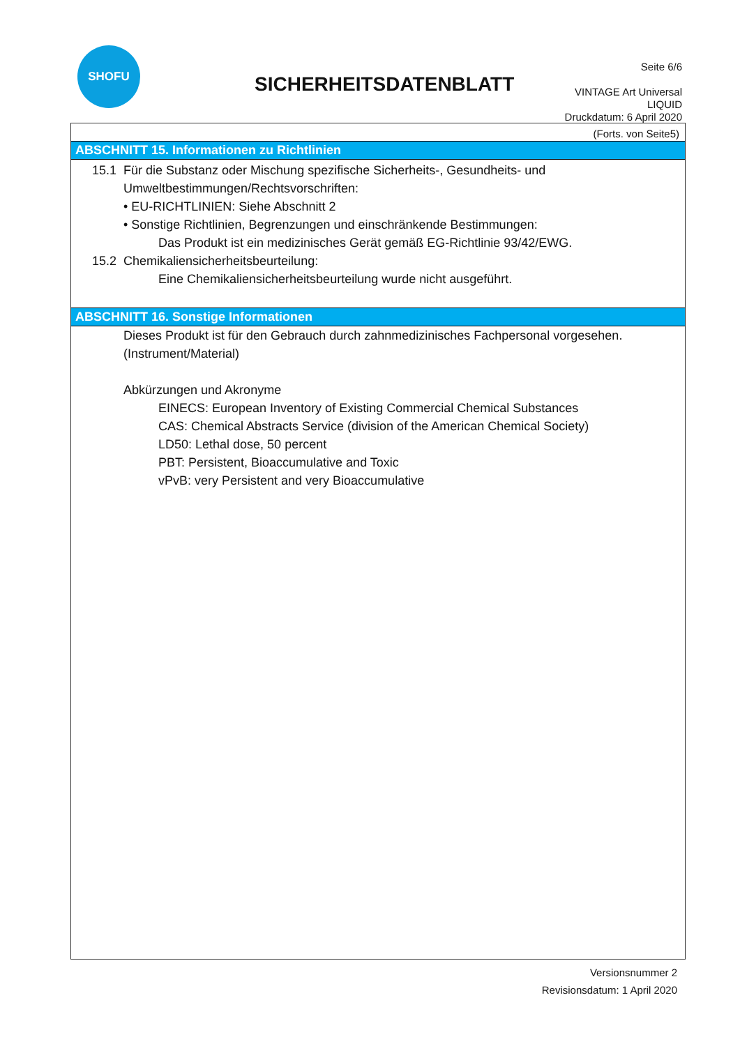SHOFU
SICHERHEITSDATENBLATT
Seite 6/6
VINTAGE Art Universal
LIQUID
Druckdatum: 6 April 2020
(Forts. von Seite5)
ABSCHNITT 15. Informationen zu Richtlinien
15.1 Für die Substanz oder Mischung spezifische Sicherheits-, Gesundheits- und
Umweltbestimmungen/Rechtsvorschriften:
• EU-RICHTLINIEN: Siehe Abschnitt 2
• Sonstige Richtlinien, Begrenzungen und einschränkende Bestimmungen:
Das Produkt ist ein medizinisches Gerät gemäß EG-Richtlinie 93/42/EWG.
15.2 Chemikaliensicherheitsbeurteilung:
Eine Chemikaliensicherheitsbeurteilung wurde nicht ausgeführt.
ABSCHNITT 16. Sonstige Informationen
Dieses Produkt ist für den Gebrauch durch zahnmedizinisches Fachpersonal vorgesehen.
(Instrument/Material)
Abkürzungen und Akronyme
EINECS: European Inventory of Existing Commercial Chemical Substances
CAS: Chemical Abstracts Service (division of the American Chemical Society)
LD50: Lethal dose, 50 percent
PBT: Persistent, Bioaccumulative and Toxic
vPvB: very Persistent and very Bioaccumulative
Versionsnummer 2
Revisionsdatum: 1 April 2020